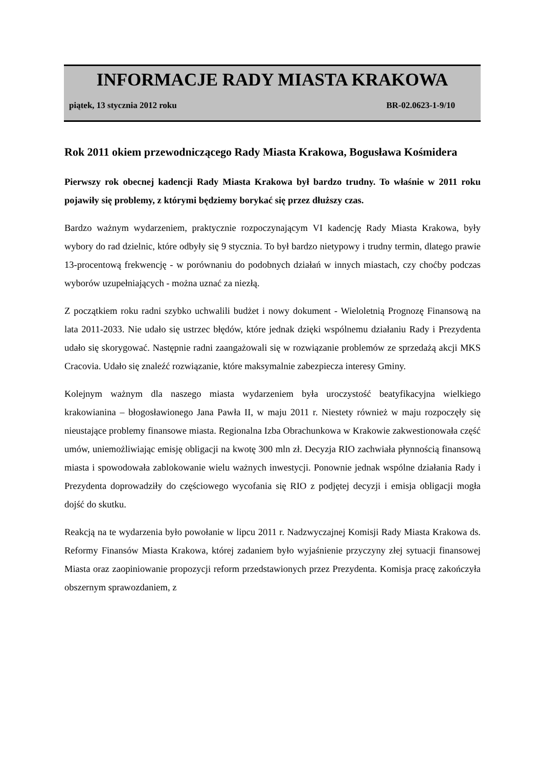INFORMACJE RADY MIASTA KRAKOWA
piątek, 13 stycznia 2012 roku BR-02.0623-1-9/10
Rok 2011 okiem przewodniczącego Rady Miasta Krakowa, Bogusława Kośmidera
Pierwszy rok obecnej kadencji Rady Miasta Krakowa był bardzo trudny. To właśnie w 2011 roku pojawiły się problemy, z którymi będziemy borykać się przez dłuższy czas.
Bardzo ważnym wydarzeniem, praktycznie rozpoczynającym VI kadencję Rady Miasta Krakowa, były wybory do rad dzielnic, które odbyły się 9 stycznia. To był bardzo nietypowy i trudny termin, dlatego prawie 13-procentową frekwencję - w porównaniu do podobnych działań w innych miastach, czy choćby podczas wyborów uzupełniających - można uznać za niezłą.
Z początkiem roku radni szybko uchwalili budżet i nowy dokument - Wieloletnią Prognozę Finansową na lata 2011-2033. Nie udało się ustrzec błędów, które jednak dzięki wspólnemu działaniu Rady i Prezydenta udało się skorygować. Następnie radni zaangażowali się w rozwiązanie problemów ze sprzedażą akcji MKS Cracovia. Udało się znaleźć rozwiązanie, które maksymalnie zabezpiecza interesy Gminy.
Kolejnym ważnym dla naszego miasta wydarzeniem była uroczystość beatyfikacyjna wielkiego krakowianina – błogosławionego Jana Pawła II, w maju 2011 r. Niestety również w maju rozpoczęły się nieustające problemy finansowe miasta. Regionalna Izba Obrachunkowa w Krakowie zakwestionowała część umów, uniemożliwiając emisję obligacji na kwotę 300 mln zł. Decyzja RIO zachwiała płynnością finansową miasta i spowodowała zablokowanie wielu ważnych inwestycji. Ponownie jednak wspólne działania Rady i Prezydenta doprowadziły do częściowego wycofania się RIO z podjętej decyzji i emisja obligacji mogła dojść do skutku.
Reakcją na te wydarzenia było powołanie w lipcu 2011 r. Nadzwyczajnej Komisji Rady Miasta Krakowa ds. Reformy Finansów Miasta Krakowa, której zadaniem było wyjaśnienie przyczyny złej sytuacji finansowej Miasta oraz zaopiniowanie propozycji reform przedstawionych przez Prezydenta. Komisja pracę zakończyła obszernym sprawozdaniem, z